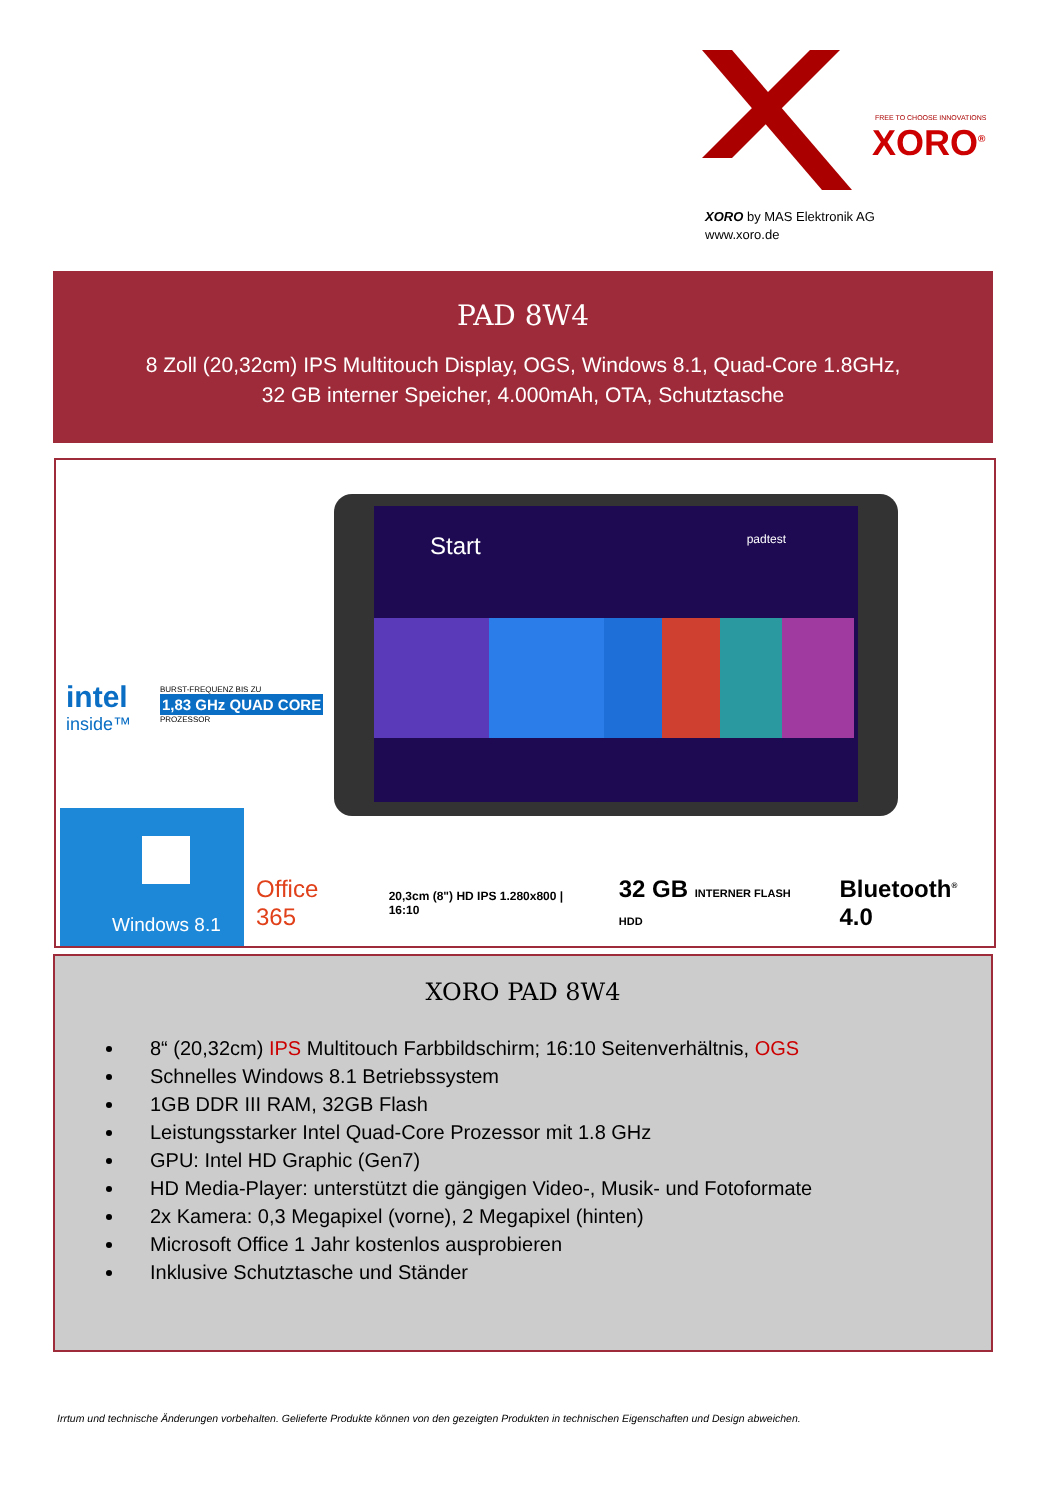FREE TO CHOOSE INNOVATIONS
XORO<sup>®</sup>
XORO by MAS Elektronik AG
www.xoro.de
PAD 8W4
8 Zoll (20,32cm) IPS Multitouch Display, OGS, Windows 8.1, Quad-Core 1.8GHz,
32 GB interner Speicher, 4.000mAh, OTA, Schutztasche
Start padtest
intel
inside™
BURST-FREQUENZ BIS ZU
1,83 GHz QUAD CORE
PROZESSOR
Windows 8.1
Office 365 20,3cm (8") HD IPS 1.280x800 | 16:10 32 GB INTERNER FLASH HDD Bluetooth<sup>®</sup> 4.0
XORO PAD 8W4
8“ (20,32cm) IPS Multitouch Farbbildschirm; 16:10 Seitenverhältnis, OGS
Schnelles Windows 8.1 Betriebssystem
1GB DDR III RAM, 32GB Flash
Leistungsstarker Intel Quad-Core Prozessor mit 1.8 GHz
GPU: Intel HD Graphic (Gen7)
HD Media-Player: unterstützt die gängigen Video-, Musik- und Fotoformate
2x Kamera: 0,3 Megapixel (vorne), 2 Megapixel (hinten)
Microsoft Office 1 Jahr kostenlos ausprobieren
Inklusive Schutztasche und Ständer
Irrtum und technische Änderungen vorbehalten. Gelieferte Produkte können von den gezeigten Produkten in technischen Eigenschaften und Design abweichen.